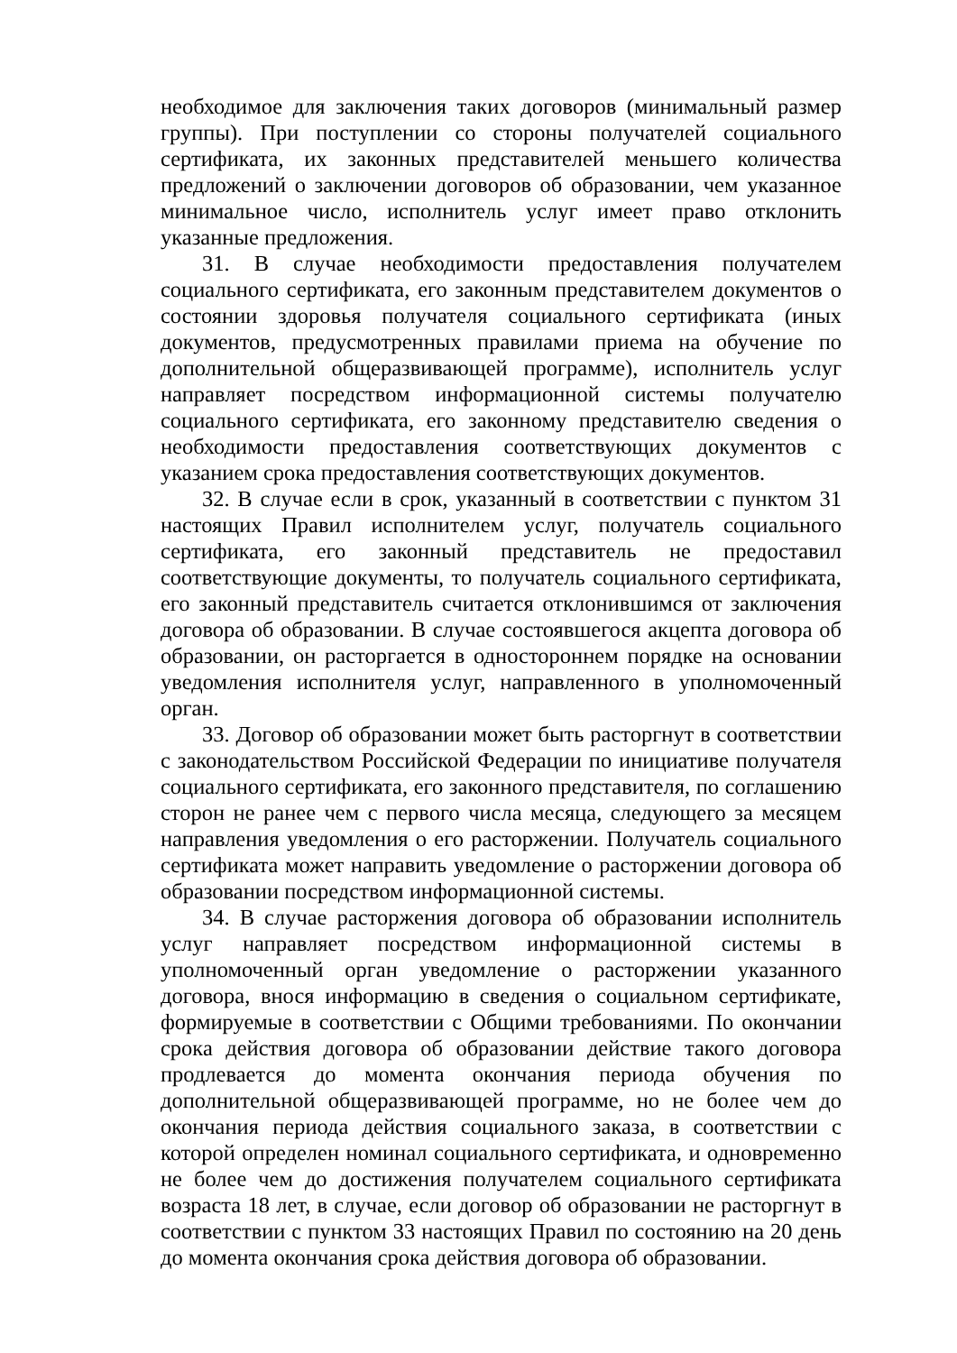необходимое для заключения таких договоров (минимальный размер группы). При поступлении со стороны получателей социального сертификата, их законных представителей меньшего количества предложений о заключении договоров об образовании, чем указанное минимальное число, исполнитель услуг имеет право отклонить указанные предложения.
31. В случае необходимости предоставления получателем социального сертификата, его законным представителем документов о состоянии здоровья получателя социального сертификата (иных документов, предусмотренных правилами приема на обучение по дополнительной общеразвивающей программе), исполнитель услуг направляет посредством информационной системы получателю социального сертификата, его законному представителю сведения о необходимости предоставления соответствующих документов с указанием срока предоставления соответствующих документов.
32. В случае если в срок, указанный в соответствии с пунктом 31 настоящих Правил исполнителем услуг, получатель социального сертификата, его законный представитель не предоставил соответствующие документы, то получатель социального сертификата, его законный представитель считается отклонившимся от заключения договора об образовании. В случае состоявшегося акцепта договора об образовании, он расторгается в одностороннем порядке на основании уведомления исполнителя услуг, направленного в уполномоченный орган.
33. Договор об образовании может быть расторгнут в соответствии с законодательством Российской Федерации по инициативе получателя социального сертификата, его законного представителя, по соглашению сторон не ранее чем с первого числа месяца, следующего за месяцем направления уведомления о его расторжении. Получатель социального сертификата может направить уведомление о расторжении договора об образовании посредством информационной системы.
34. В случае расторжения договора об образовании исполнитель услуг направляет посредством информационной системы в уполномоченный орган уведомление о расторжении указанного договора, внося информацию в сведения о социальном сертификате, формируемые в соответствии с Общими требованиями. По окончании срока действия договора об образовании действие такого договора продлевается до момента окончания периода обучения по дополнительной общеразвивающей программе, но не более чем до окончания периода действия социального заказа, в соответствии с которой определен номинал социального сертификата, и одновременно не более чем до достижения получателем социального сертификата возраста 18 лет, в случае, если договор об образовании не расторгнут в соответствии с пунктом 33 настоящих Правил по состоянию на 20 день до момента окончания срока действия договора об образовании.